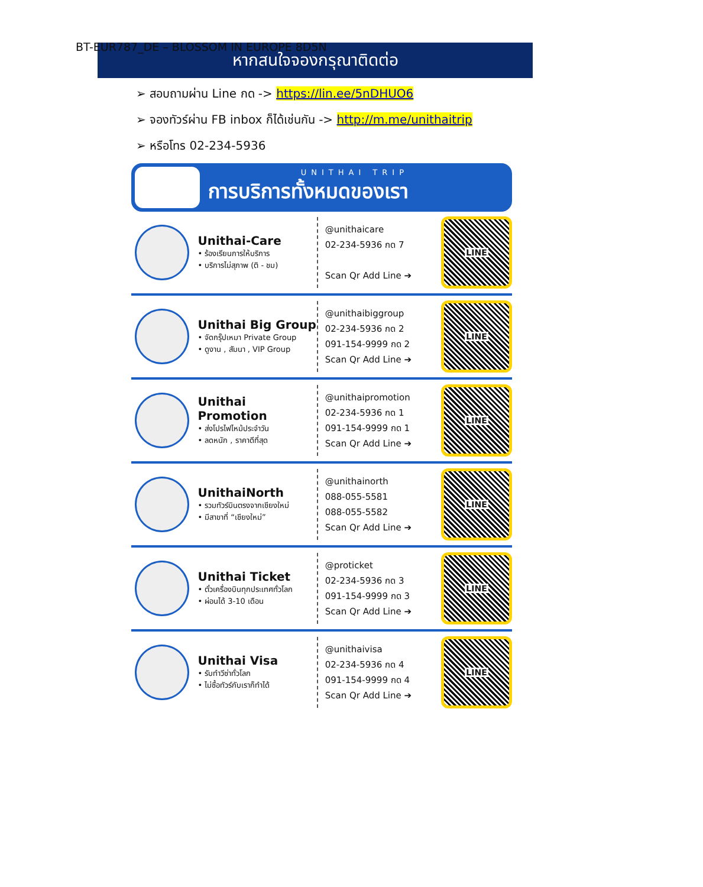BT-EUR787_DE – BLOSSOM IN EUROPE 8D5N
หากสนใจจองกรุณาติดต่อ
➢ สอบถามผ่าน Line กด -> https://lin.ee/5nDHUO6
➢ จองทัวร์ผ่าน FB inbox ก็ได้เช่นกัน -> http://m.me/unithaitrip
➢ หรือโทร 02-234-5936
UNITHAI TRIP
การบริการทั้งหมดของเรา
Unithai-Care
• ร้องเรียนการให้บริการ
• บริการไม่สุภาพ (ติ - ชม)
@unithaicare
02-234-5936 กด 7
Scan Qr Add Line ➔
LINE
Unithai Big Group
• จัดกรุ๊ปเหมา Private Group
• ดูงาน , สัมนา , VIP Group
@unithaibiggroup
02-234-5936 กด 2
091-154-9999 กด 2
Scan Qr Add Line ➔
LINE
Unithai Promotion
• ส่งโปรไฟไหม้ประจำวัน
• ลดหนัก , ราคาดีที่สุด
@unithaipromotion
02-234-5936 กด 1
091-154-9999 กด 1
Scan Qr Add Line ➔
LINE
UnithaiNorth
• รวมทัวร์บินตรงจากเชียงใหม่
• มีสาขาที่ “เชียงใหม่”
@unithainorth
088-055-5581
088-055-5582
Scan Qr Add Line ➔
LINE
Unithai Ticket
• ตั๋วเครื่องบินทุกประเทศทั่วโลก
• ผ่อนได้ 3-10 เดือน
@proticket
02-234-5936 กด 3
091-154-9999 กด 3
Scan Qr Add Line ➔
LINE
Unithai Visa
• รับทำวีซ่าทั่วโลก
• ไม่ซื้อทัวร์กับเราก็ทำได้
@unithaivisa
02-234-5936 กด 4
091-154-9999 กด 4
Scan Qr Add Line ➔
LINE